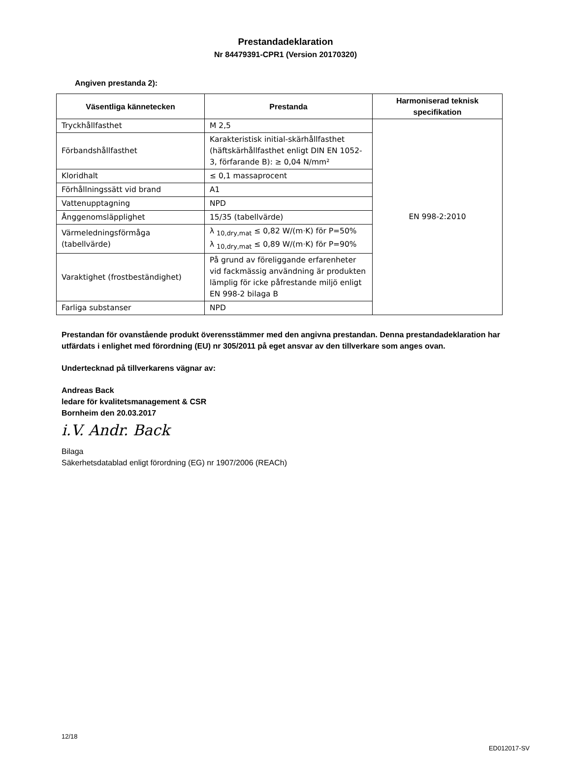Prestandadeklaration
Nr 84479391-CPR1 (Version 20170320)
Angiven prestanda 2):
| Väsentliga kännetecken | Prestanda | Harmoniserad teknisk specifikation |
| --- | --- | --- |
| Tryckhållfasthet | M 2,5 | EN 998-2:2010 |
| Förbandshållfasthet | Karakteristisk initial-skärhållfasthet (häftskärhållfasthet enligt DIN EN 1052-3, förfarande B): ≥ 0,04 N/mm² | |
| Kloridhalt | ≤ 0,1 massaprocent | |
| Förhållningssätt vid brand | A1 | |
| Vattenupptagning | NPD | |
| Ånggenomsläpplighet | 15/35 (tabellvärde) | |
| Värmeledningsförmåga (tabellvärde) | λ <sub>10,dry,mat</sub> ≤ 0,82 W/(m·K) för P=50% λ <sub>10,dry,mat</sub> ≤ 0,89 W/(m·K) för P=90% | |
| Varaktighet (frostbeständighet) | På grund av föreliggande erfarenheter vid fackmässig användning är produkten lämplig för icke påfrestande miljö enligt EN 998-2 bilaga B | |
| Farliga substanser | NPD | |
Prestandan för ovanstående produkt överensstämmer med den angivna prestandan. Denna prestandadeklaration har utfärdats i enlighet med förordning (EU) nr 305/2011 på eget ansvar av den tillverkare som anges ovan.
Undertecknad på tillverkarens vägnar av:
Andreas Back
ledare för kvalitetsmanagement & CSR
Bornheim den 20.03.2017
i.V. Andr. Back
Bilaga
Säkerhetsdatablad enligt förordning (EG) nr 1907/2006 (REACh)
12/18
ED012017-SV